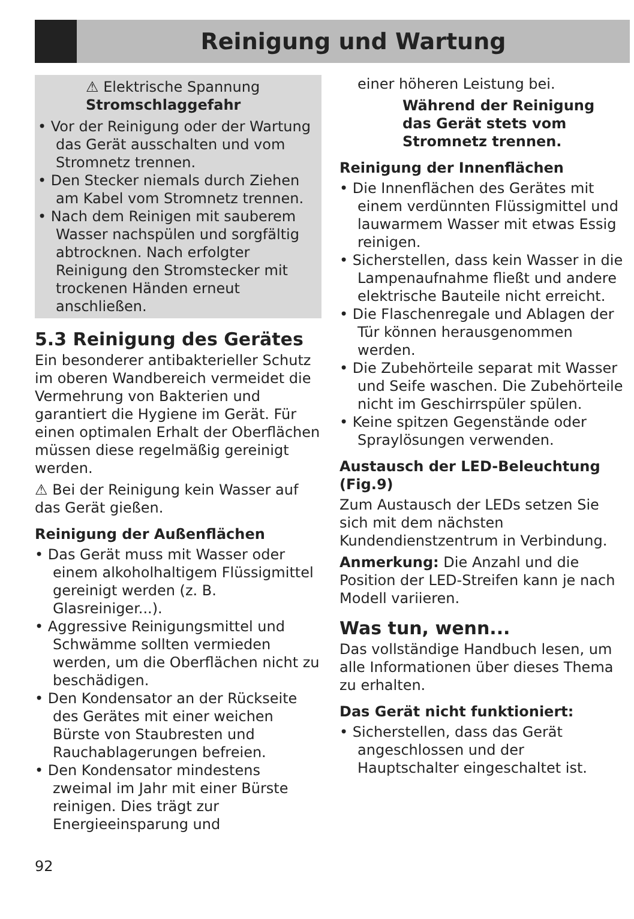Reinigung und Wartung
⚠ Elektrische Spannung
Stromschlaggefahr
• Vor der Reinigung oder der Wartung das Gerät ausschalten und vom Stromnetz trennen.
• Den Stecker niemals durch Ziehen am Kabel vom Stromnetz trennen.
• Nach dem Reinigen mit sauberem Wasser nachspülen und sorgfältig abtrocknen. Nach erfolgter Reinigung den Stromstecker mit trockenen Händen erneut anschließen.
5.3 Reinigung des Gerätes
Ein besonderer antibakterieller Schutz im oberen Wandbereich vermeidet die Vermehrung von Bakterien und garantiert die Hygiene im Gerät. Für einen optimalen Erhalt der Oberflächen müssen diese regelmäßig gereinigt werden.
⚠ Bei der Reinigung kein Wasser auf das Gerät gießen.
Reinigung der Außenflächen
• Das Gerät muss mit Wasser oder einem alkoholhaltigem Flüssigmittel gereinigt werden (z. B. Glasreiniger...).
• Aggressive Reinigungsmittel und Schwämme sollten vermieden werden, um die Oberflächen nicht zu beschädigen.
• Den Kondensator an der Rückseite des Gerätes mit einer weichen Bürste von Staubresten und Rauchablagerungen befreien.
• Den Kondensator mindestens zweimal im Jahr mit einer Bürste reinigen. Dies trägt zur Energieeinsparung und
einer höheren Leistung bei.
Während der Reinigung das Gerät stets vom Stromnetz trennen.
Reinigung der Innenflächen
• Die Innenflächen des Gerätes mit einem verdünnten Flüssigmittel und lauwarmem Wasser mit etwas Essig reinigen.
• Sicherstellen, dass kein Wasser in die Lampenaufnahme fließt und andere elektrische Bauteile nicht erreicht.
• Die Flaschenregale und Ablagen der Tür können herausgenommen werden.
• Die Zubehörteile separat mit Wasser und Seife waschen. Die Zubehörteile nicht im Geschirrspüler spülen.
• Keine spitzen Gegenstände oder Spraylösungen verwenden.
Austausch der LED-Beleuchtung (Fig.9)
Zum Austausch der LEDs setzen Sie sich mit dem nächsten Kundendienstzentrum in Verbindung.
Anmerkung: Die Anzahl und die Position der LED-Streifen kann je nach Modell variieren.
Was tun, wenn...
Das vollständige Handbuch lesen, um alle Informationen über dieses Thema zu erhalten.
Das Gerät nicht funktioniert:
• Sicherstellen, dass das Gerät angeschlossen und der Hauptschalter eingeschaltet ist.
92